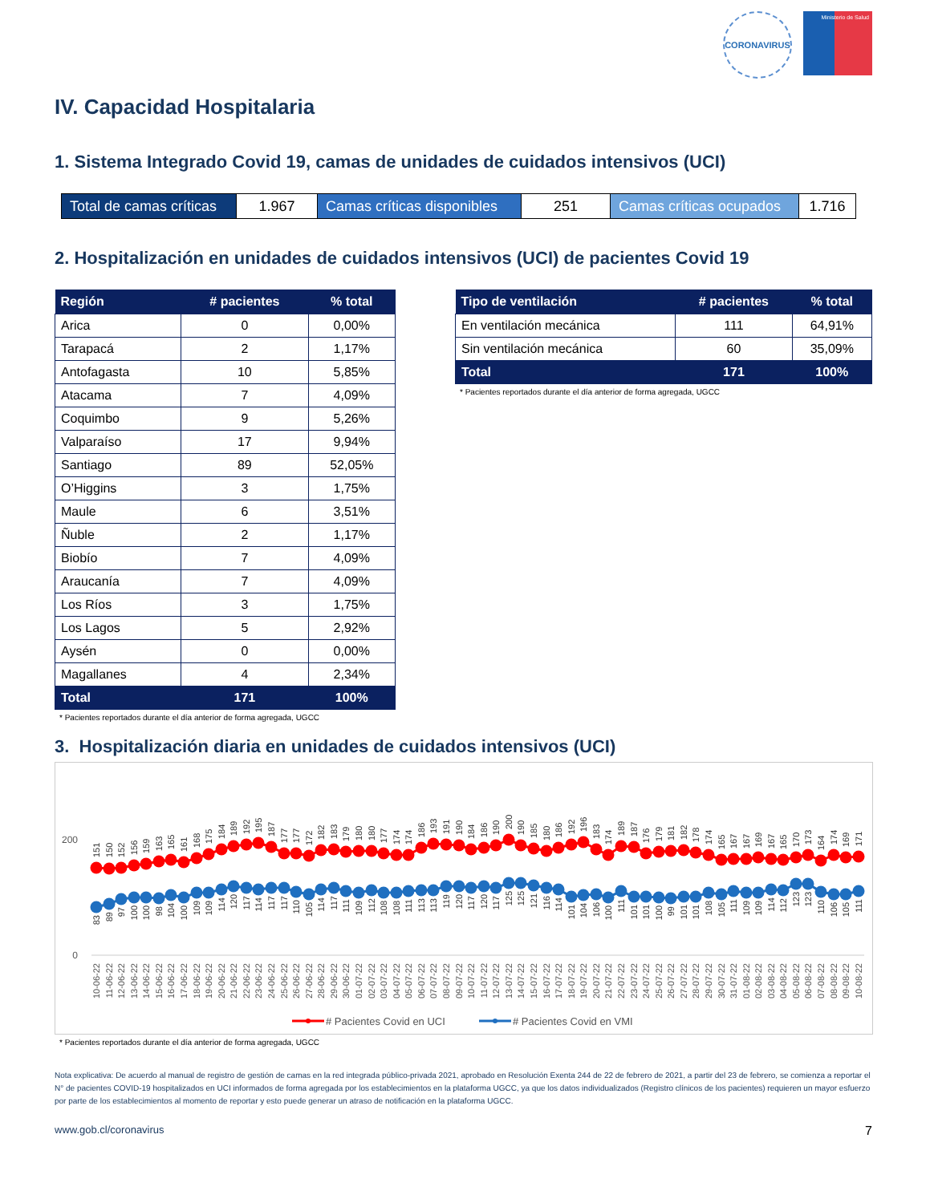CORONAVIRUS
Ministerio de Salud
IV. Capacidad Hospitalaria
1. Sistema Integrado Covid 19, camas de unidades de cuidados intensivos (UCI)
| Total de camas críticas | 1.967 | Camas críticas disponibles | 251 | Camas críticas ocupados | 1.716 |
2. Hospitalización en unidades de cuidados intensivos (UCI) de pacientes Covid 19
| Región | # pacientes | % total |
| --- | --- | --- |
| Arica | 0 | 0,00% |
| Tarapacá | 2 | 1,17% |
| Antofagasta | 10 | 5,85% |
| Atacama | 7 | 4,09% |
| Coquimbo | 9 | 5,26% |
| Valparaíso | 17 | 9,94% |
| Santiago | 89 | 52,05% |
| O’Higgins | 3 | 1,75% |
| Maule | 6 | 3,51% |
| Ñuble | 2 | 1,17% |
| Biobío | 7 | 4,09% |
| Araucanía | 7 | 4,09% |
| Los Ríos | 3 | 1,75% |
| Los Lagos | 5 | 2,92% |
| Aysén | 0 | 0,00% |
| Magallanes | 4 | 2,34% |
| Total | 171 | 100% |
* Pacientes reportados durante el día anterior de forma agregada, UGCC
| Tipo de ventilación | # pacientes | % total |
| --- | --- | --- |
| En ventilación mecánica | 111 | 64,91% |
| Sin ventilación mecánica | 60 | 35,09% |
| Total | 171 | 100% |
* Pacientes reportados durante el día anterior de forma agregada, UGCC
3. Hospitalización diaria en unidades de cuidados intensivos (UCI)
200
0
151
150
152
156
159
163
165
161
168
175
184
189
192
195
187
177
177
172
182
183
179
180
180
177
174
174
186
193
191
190
184
186
190
200
190
185
180
186
192
196
183
174
189
187
176
179
181
182
178
174
165
167
167
169
167
165
170
173
164
174
169
171
83
89
97
100
100
98
104
100
109
109
114
120
117
114
117
117
110
105
114
117
111
109
112
108
108
111
113
113
119
120
117
120
117
125
125
121
116
114
101
104
106
100
111
101
101
100
99
101
101
108
105
111
109
109
114
112
123
123
110
106
105
111
10-06-22
11-06-22
12-06-22
13-06-22
14-06-22
15-06-22
16-06-22
17-06-22
18-06-22
19-06-22
20-06-22
21-06-22
22-06-22
23-06-22
24-06-22
25-06-22
26-06-22
27-06-22
28-06-22
29-06-22
30-06-22
01-07-22
02-07-22
03-07-22
04-07-22
05-07-22
06-07-22
07-07-22
08-07-22
09-07-22
10-07-22
11-07-22
12-07-22
13-07-22
14-07-22
15-07-22
16-07-22
17-07-22
18-07-22
19-07-22
20-07-22
21-07-22
22-07-22
23-07-22
24-07-22
25-07-22
26-07-22
27-07-22
28-07-22
29-07-22
30-07-22
31-07-22
01-08-22
02-08-22
03-08-22
04-08-22
05-08-22
06-08-22
07-08-22
08-08-22
09-08-22
10-08-22
# Pacientes Covid en UCI
# Pacientes Covid en VMI
* Pacientes reportados durante el día anterior de forma agregada, UGCC
Nota explicativa: De acuerdo al manual de registro de gestión de camas en la red integrada público-privada 2021, aprobado en Resolución Exenta 244 de 22 de febrero de 2021, a partir del 23 de febrero, se comienza a reportar el N° de pacientes COVID-19 hospitalizados en UCI informados de forma agregada por los establecimientos en la plataforma UGCC, ya que los datos individualizados (Registro clínicos de los pacientes) requieren un mayor esfuerzo por parte de los establecimientos al momento de reportar y esto puede generar un atraso de notificación en la plataforma UGCC.
www.gob.cl/coronavirus 7